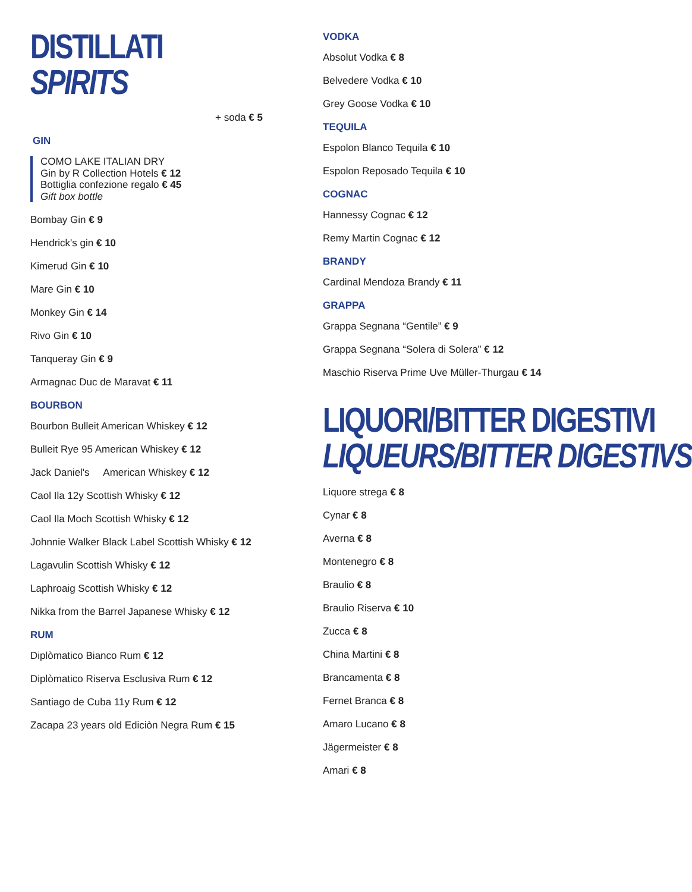DISTILLATI
SPIRITS
+ soda € 5
GIN
COMO LAKE ITALIAN DRY
Gin by R Collection Hotels € 12
Bottiglia confezione regalo € 45
Gift box bottle
Bombay Gin € 9
Hendrick's gin € 10
Kimerud Gin € 10
Mare Gin € 10
Monkey Gin € 14
Rivo Gin € 10
Tanqueray Gin € 9
Armagnac Duc de Maravat € 11
BOURBON
Bourbon Bulleit American Whiskey € 12
Bulleit Rye 95 American Whiskey € 12
Jack Daniel's American Whiskey € 12
Caol Ila 12y Scottish Whisky € 12
Caol Ila Moch Scottish Whisky € 12
Johnnie Walker Black Label Scottish Whisky € 12
Lagavulin Scottish Whisky € 12
Laphroaig Scottish Whisky € 12
Nikka from the Barrel Japanese Whisky € 12
RUM
Diplòmatico Bianco Rum € 12
Diplòmatico Riserva Esclusiva Rum € 12
Santiago de Cuba 11y Rum € 12
Zacapa 23 years old Ediciòn Negra Rum € 15
VODKA
Absolut Vodka € 8
Belvedere Vodka € 10
Grey Goose Vodka € 10
TEQUILA
Espolon Blanco Tequila € 10
Espolon Reposado Tequila € 10
COGNAC
Hannessy Cognac € 12
Remy Martin Cognac € 12
BRANDY
Cardinal Mendoza Brandy € 11
GRAPPA
Grappa Segnana “Gentile” € 9
Grappa Segnana “Solera di Solera” € 12
Maschio Riserva Prime Uve Müller-Thurgau € 14
LIQUORI/BITTER DIGESTIVI
LIQUEURS/BITTER DIGESTIVS
Liquore strega € 8
Cynar € 8
Averna € 8
Montenegro € 8
Braulio € 8
Braulio Riserva € 10
Zucca € 8
China Martini € 8
Brancamenta € 8
Fernet Branca € 8
Amaro Lucano € 8
Jägermeister € 8
Amari € 8